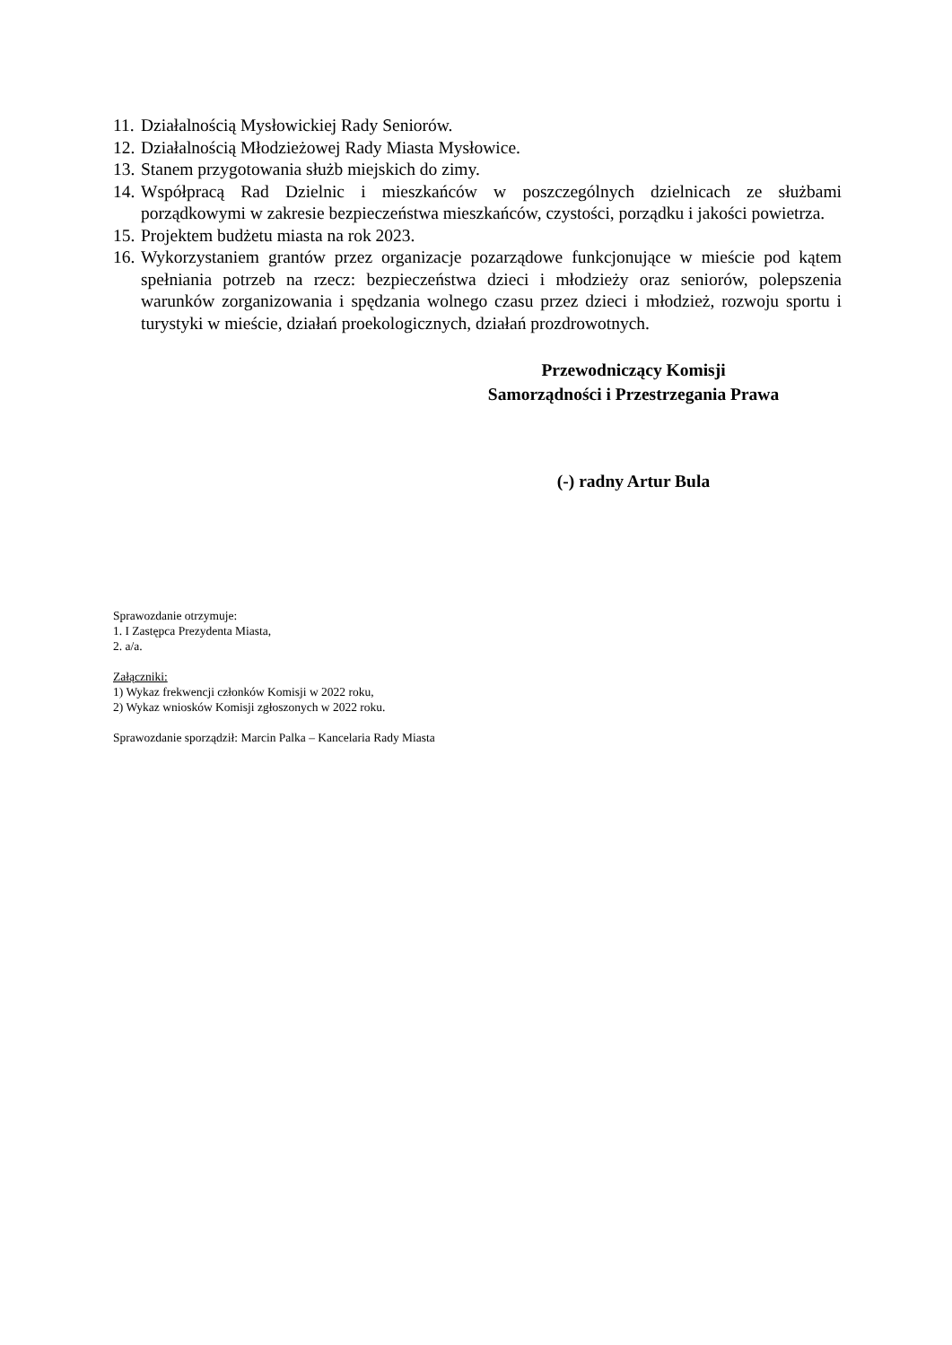11. Działalnością Mysłowickiej Rady Seniorów.
12. Działalnością Młodzieżowej Rady Miasta Mysłowice.
13. Stanem przygotowania służb miejskich do zimy.
14. Współpracą Rad Dzielnic i mieszkańców w poszczególnych dzielnicach ze służbami porządkowymi w zakresie bezpieczeństwa mieszkańców, czystości, porządku i jakości powietrza.
15. Projektem budżetu miasta na rok 2023.
16. Wykorzystaniem grantów przez organizacje pozarządowe funkcjonujące w mieście pod kątem spełniania potrzeb na rzecz: bezpieczeństwa dzieci i młodzieży oraz seniorów, polepszenia warunków zorganizowania i spędzania wolnego czasu przez dzieci i młodzież, rozwoju sportu i turystyki w mieście, działań proekologicznych, działań prozdrowotnych.
Przewodniczący Komisji
Samorządności i Przestrzegania Prawa
(-) radny Artur Bula
Sprawozdanie otrzymuje:
1. I Zastępca Prezydenta Miasta,
2. a/a.
Załączniki:
1) Wykaz frekwencji członków Komisji w 2022 roku,
2) Wykaz wniosków Komisji zgłoszonych w 2022 roku.
Sprawozdanie sporządził: Marcin Palka – Kancelaria Rady Miasta